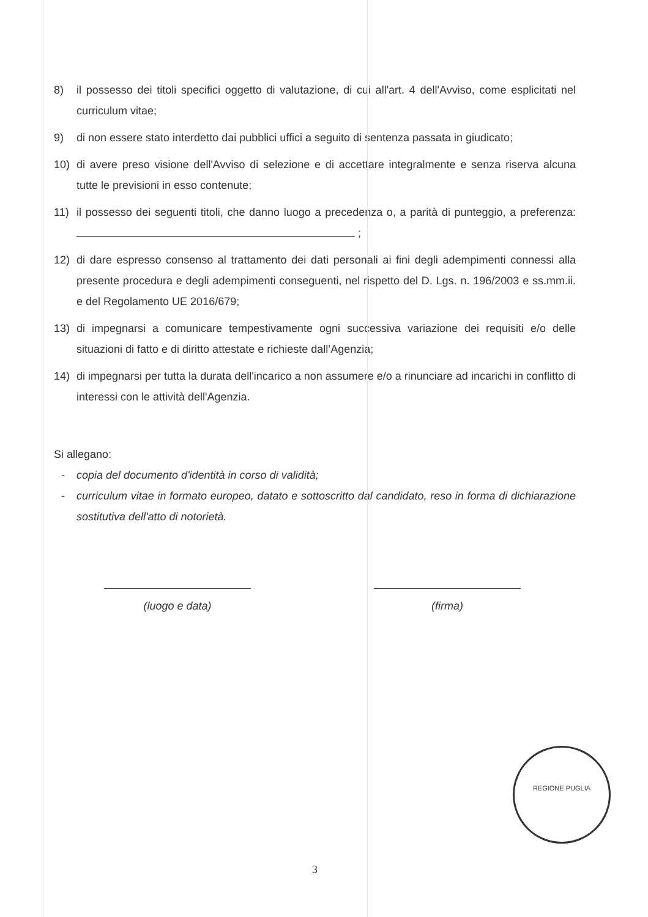8) il possesso dei titoli specifici oggetto di valutazione, di cui all'art. 4 dell'Avviso, come esplicitati nel curriculum vitae;
9) di non essere stato interdetto dai pubblici uffici a seguito di sentenza passata in giudicato;
10) di avere preso visione dell'Avviso di selezione e di accettare integralmente e senza riserva alcuna tutte le previsioni in esso contenute;
11) il possesso dei seguenti titoli, che danno luogo a precedenza o, a parità di punteggio, a preferenza: ;
12) di dare espresso consenso al trattamento dei dati personali ai fini degli adempimenti connessi alla presente procedura e degli adempimenti conseguenti, nel rispetto del D. Lgs. n. 196/2003 e ss.mm.ii. e del Regolamento UE 2016/679;
13) di impegnarsi a comunicare tempestivamente ogni successiva variazione dei requisiti e/o delle situazioni di fatto e di diritto attestate e richieste dall’Agenzia;
14) di impegnarsi per tutta la durata dell'incarico a non assumere e/o a rinunciare ad incarichi in conflitto di interessi con le attività dell'Agenzia.
Si allegano:
- copia del documento d'identità in corso di validità;
- curriculum vitae in formato europeo, datato e sottoscritto dal candidato, reso in forma di dichiarazione sostitutiva dell'atto di notorietà.
(luogo e data) (firma)
3
REGIONE PUGLIA